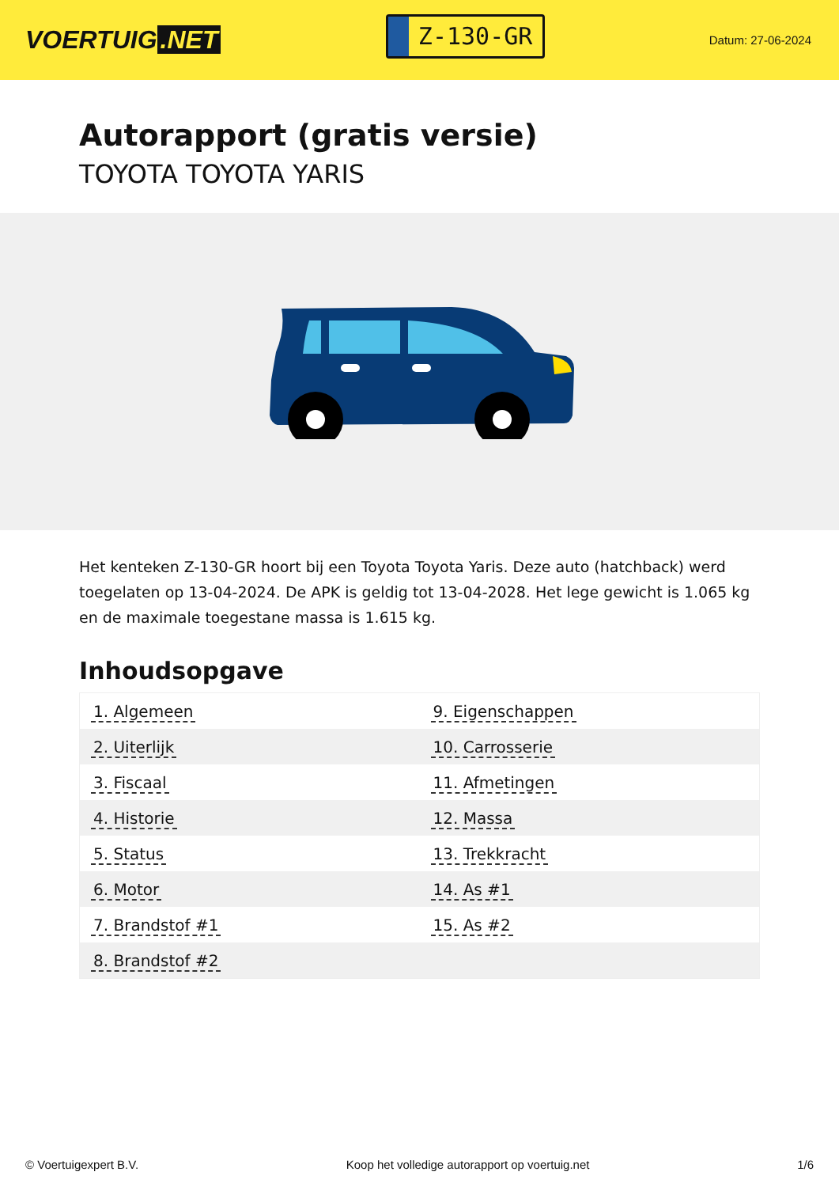VOERTUIG.NET
Z-130-GR
Datum: 27-06-2024
Autorapport (gratis versie)
TOYOTA TOYOTA YARIS
Het kenteken Z-130-GR hoort bij een Toyota Toyota Yaris. Deze auto (hatchback) werd toegelaten op 13-04-2024. De APK is geldig tot 13-04-2028. Het lege gewicht is 1.065 kg en de maximale toegestane massa is 1.615 kg.
Inhoudsopgave
| 1. Algemeen | 9. Eigenschappen |
| 2. Uiterlijk | 10. Carrosserie |
| 3. Fiscaal | 11. Afmetingen |
| 4. Historie | 12. Massa |
| 5. Status | 13. Trekkracht |
| 6. Motor | 14. As #1 |
| 7. Brandstof #1 | 15. As #2 |
| 8. Brandstof #2 | |
© Voertuigexpert B.V. Koop het volledige autorapport op voertuig.net 1/6